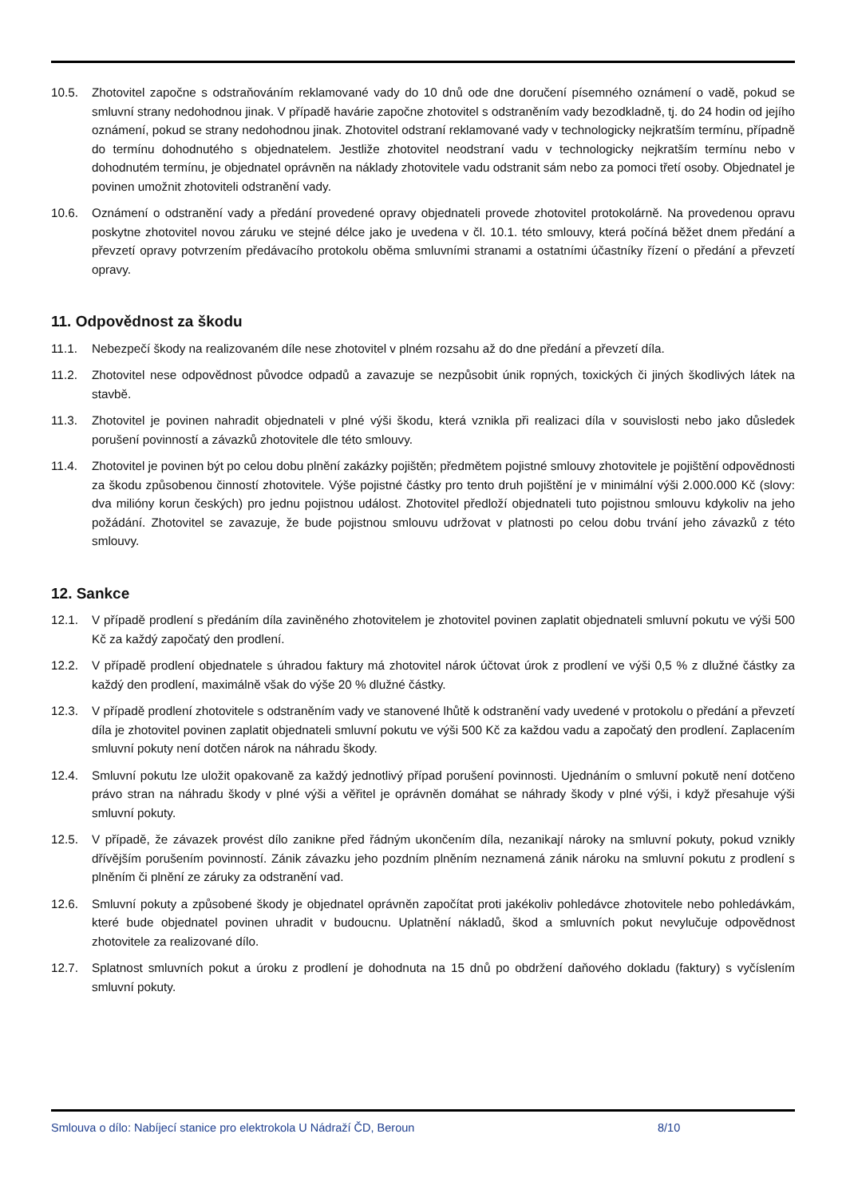10.5. Zhotovitel započne s odstraňováním reklamované vady do 10 dnů ode dne doručení písemného oznámení o vadě, pokud se smluvní strany nedohodnou jinak. V případě havárie započne zhotovitel s odstraněním vady bezodkladně, tj. do 24 hodin od jejího oznámení, pokud se strany nedohodnou jinak. Zhotovitel odstraní reklamované vady v technologicky nejkratším termínu, případně do termínu dohodnutého s objednatelem. Jestliže zhotovitel neodstraní vadu v technologicky nejkratším termínu nebo v dohodnutém termínu, je objednatel oprávněn na náklady zhotovitele vadu odstranit sám nebo za pomoci třetí osoby. Objednatel je povinen umožnit zhotoviteli odstranění vady.
10.6. Oznámení o odstranění vady a předání provedené opravy objednateli provede zhotovitel protokolárně. Na provedenou opravu poskytne zhotovitel novou záruku ve stejné délce jako je uvedena v čl. 10.1. této smlouvy, která počíná běžet dnem předání a převzetí opravy potvrzením předávacího protokolu oběma smluvními stranami a ostatními účastníky řízení o předání a převzetí opravy.
11. Odpovědnost za škodu
11.1. Nebezpečí škody na realizovaném díle nese zhotovitel v plném rozsahu až do dne předání a převzetí díla.
11.2. Zhotovitel nese odpovědnost původce odpadů a zavazuje se nezpůsobit únik ropných, toxických či jiných škodlivých látek na stavbě.
11.3. Zhotovitel je povinen nahradit objednateli v plné výši škodu, která vznikla při realizaci díla v souvislosti nebo jako důsledek porušení povinností a závazků zhotovitele dle této smlouvy.
11.4. Zhotovitel je povinen být po celou dobu plnění zakázky pojištěn; předmětem pojistné smlouvy zhotovitele je pojištění odpovědnosti za škodu způsobenou činností zhotovitele. Výše pojistné částky pro tento druh pojištění je v minimální výši 2.000.000 Kč (slovy: dva milióny korun českých) pro jednu pojistnou událost. Zhotovitel předloží objednateli tuto pojistnou smlouvu kdykoliv na jeho požádání. Zhotovitel se zavazuje, že bude pojistnou smlouvu udržovat v platnosti po celou dobu trvání jeho závazků z této smlouvy.
12. Sankce
12.1. V případě prodlení s předáním díla zaviněného zhotovitelem je zhotovitel povinen zaplatit objednateli smluvní pokutu ve výši 500 Kč za každý započatý den prodlení.
12.2. V případě prodlení objednatele s úhradou faktury má zhotovitel nárok účtovat úrok z prodlení ve výši 0,5 % z dlužné částky za každý den prodlení, maximálně však do výše 20 % dlužné částky.
12.3. V případě prodlení zhotovitele s odstraněním vady ve stanovené lhůtě k odstranění vady uvedené v protokolu o předání a převzetí díla je zhotovitel povinen zaplatit objednateli smluvní pokutu ve výši 500 Kč za každou vadu a započatý den prodlení. Zaplacením smluvní pokuty není dotčen nárok na náhradu škody.
12.4. Smluvní pokutu lze uložit opakovaně za každý jednotlivý případ porušení povinnosti. Ujednáním o smluvní pokutě není dotčeno právo stran na náhradu škody v plné výši a věřitel je oprávněn domáhat se náhrady škody v plné výši, i když přesahuje výši smluvní pokuty.
12.5. V případě, že závazek provést dílo zanikne před řádným ukončením díla, nezanikají nároky na smluvní pokuty, pokud vznikly dřívějším porušením povinností. Zánik závazku jeho pozdním plněním neznamená zánik nároku na smluvní pokutu z prodlení s plněním či plnění ze záruky za odstranění vad.
12.6. Smluvní pokuty a způsobené škody je objednatel oprávněn započítat proti jakékoliv pohledávce zhotovitele nebo pohledávkám, které bude objednatel povinen uhradit v budoucnu. Uplatnění nákladů, škod a smluvních pokut nevylučuje odpovědnost zhotovitele za realizované dílo.
12.7. Splatnost smluvních pokut a úroku z prodlení je dohodnuta na 15 dnů po obdržení daňového dokladu (faktury) s vyčíslením smluvní pokuty.
Smlouva o dílo: Nabíjecí stanice pro elektrokola U Nádraží ČD, Beroun 8/10